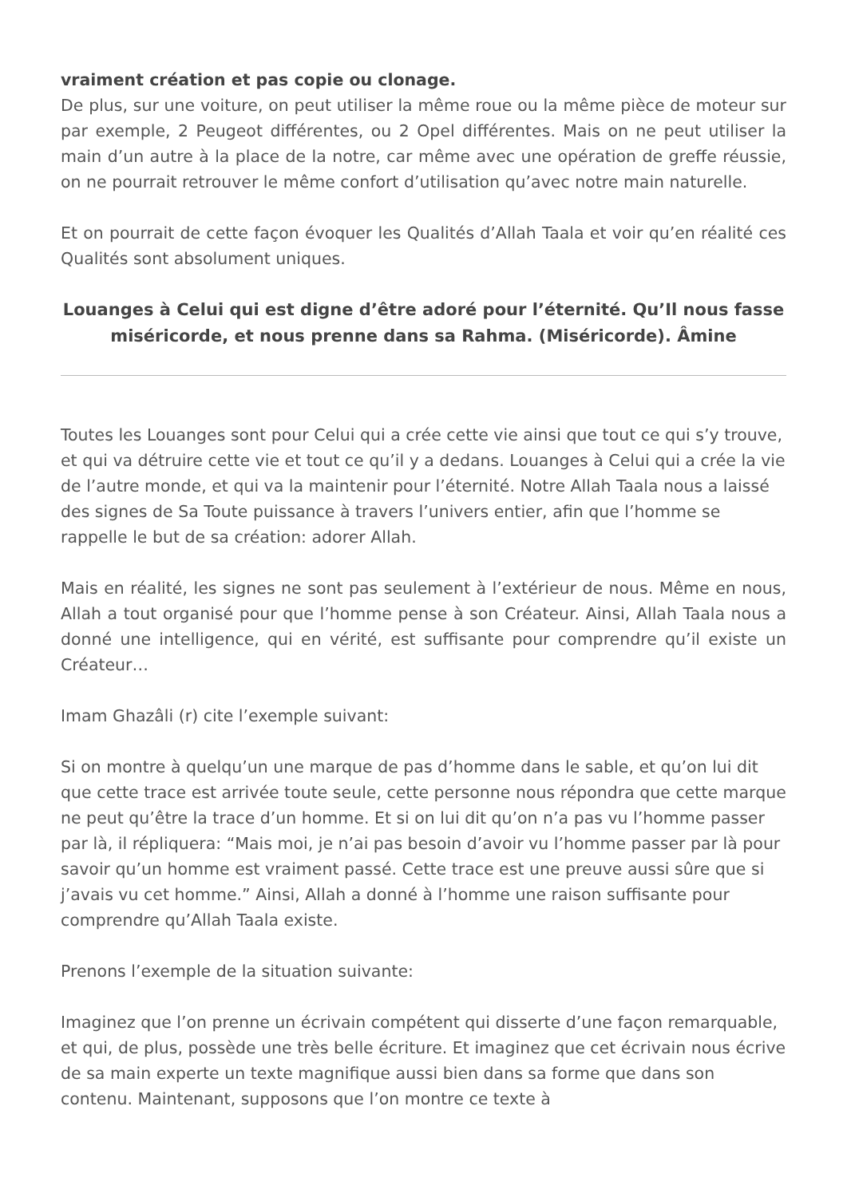vraiment création et pas copie ou clonage.
De plus, sur une voiture, on peut utiliser la même roue ou la même pièce de moteur sur par exemple, 2 Peugeot différentes, ou 2 Opel différentes. Mais on ne peut utiliser la main d’un autre à la place de la notre, car même avec une opération de greffe réussie, on ne pourrait retrouver le même confort d’utilisation qu’avec notre main naturelle.
Et on pourrait de cette façon évoquer les Qualités d’Allah Taala et voir qu’en réalité ces Qualités sont absolument uniques.
Louanges à Celui qui est digne d’être adoré pour l’éternité. Qu’Il nous fasse miséricorde, et nous prenne dans sa Rahma. (Miséricorde). Âmine
Toutes les Louanges sont pour Celui qui a crée cette vie ainsi que tout ce qui s’y trouve, et qui va détruire cette vie et tout ce qu’il y a dedans. Louanges à Celui qui a crée la vie de l’autre monde, et qui va la maintenir pour l’éternité. Notre Allah Taala nous a laissé des signes de Sa Toute puissance à travers l’univers entier, afin que l’homme se rappelle le but de sa création: adorer Allah.
Mais en réalité, les signes ne sont pas seulement à l’extérieur de nous. Même en nous, Allah a tout organisé pour que l’homme pense à son Créateur. Ainsi, Allah Taala nous a donné une intelligence, qui en vérité, est suffisante pour comprendre qu’il existe un Créateur…
Imam Ghazâli (r) cite l’exemple suivant:
Si on montre à quelqu’un une marque de pas d’homme dans le sable, et qu’on lui dit que cette trace est arrivée toute seule, cette personne nous répondra que cette marque ne peut qu’être la trace d’un homme. Et si on lui dit qu’on n’a pas vu l’homme passer par là, il répliquera: “Mais moi, je n’ai pas besoin d’avoir vu l’homme passer par là pour savoir qu’un homme est vraiment passé. Cette trace est une preuve aussi sûre que si j’avais vu cet homme.” Ainsi, Allah a donné à l’homme une raison suffisante pour comprendre qu’Allah Taala existe.
Prenons l’exemple de la situation suivante:
Imaginez que l’on prenne un écrivain compétent qui disserte d’une façon remarquable, et qui, de plus, possède une très belle écriture. Et imaginez que cet écrivain nous écrive de sa main experte un texte magnifique aussi bien dans sa forme que dans son contenu. Maintenant, supposons que l’on montre ce texte à